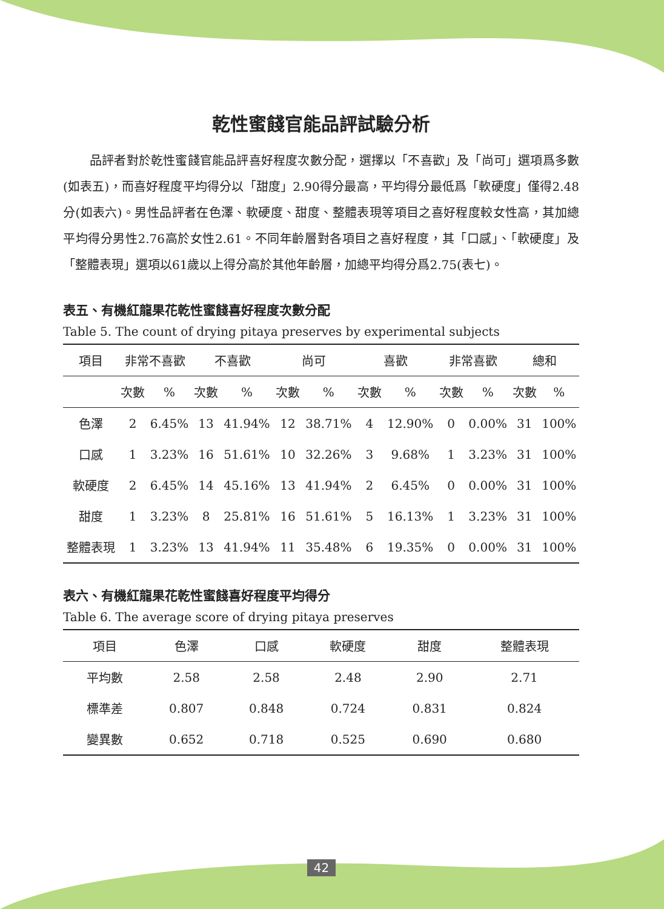乾性蜜餞官能品評試驗分析
品評者對於乾性蜜餞官能品評喜好程度次數分配，選擇以「不喜歡」及「尚可」選項爲多數(如表五)，而喜好程度平均得分以「甜度」2.90得分最高，平均得分最低爲「軟硬度」僅得2.48分(如表六)。男性品評者在色澤、軟硬度、甜度、整體表現等項目之喜好程度較女性高，其加總平均得分男性2.76高於女性2.61。不同年齡層對各項目之喜好程度，其「口感」、「軟硬度」及「整體表現」選項以61歲以上得分高於其他年齡層，加總平均得分爲2.75(表七)。
表五、有機紅龍果花乾性蜜餞喜好程度次數分配
Table 5. The count of drying pitaya preserves by experimental subjects
| 項目 | 非常不喜歡 | | 不喜歡 | | 尚可 | | 喜歡 | | 非常喜歡 | | 總和 | |
| --- | --- | --- | --- | --- | --- | --- | --- | --- | --- | --- | --- | --- |
| | 次數 | % | 次數 | % | 次數 | % | 次數 | % | 次數 | % | 次數 | % |
| 色澤 | 2 | 6.45% | 13 | 41.94% | 12 | 38.71% | 4 | 12.90% | 0 | 0.00% | 31 | 100% |
| 口感 | 1 | 3.23% | 16 | 51.61% | 10 | 32.26% | 3 | 9.68% | 1 | 3.23% | 31 | 100% |
| 軟硬度 | 2 | 6.45% | 14 | 45.16% | 13 | 41.94% | 2 | 6.45% | 0 | 0.00% | 31 | 100% |
| 甜度 | 1 | 3.23% | 8 | 25.81% | 16 | 51.61% | 5 | 16.13% | 1 | 3.23% | 31 | 100% |
| 整體表現 | 1 | 3.23% | 13 | 41.94% | 11 | 35.48% | 6 | 19.35% | 0 | 0.00% | 31 | 100% |
表六、有機紅龍果花乾性蜜餞喜好程度平均得分
Table 6. The average score of drying pitaya preserves
| 項目 | 色澤 | 口感 | 軟硬度 | 甜度 | 整體表現 |
| --- | --- | --- | --- | --- | --- |
| 平均數 | 2.58 | 2.58 | 2.48 | 2.90 | 2.71 |
| 標準差 | 0.807 | 0.848 | 0.724 | 0.831 | 0.824 |
| 變異數 | 0.652 | 0.718 | 0.525 | 0.690 | 0.680 |
42